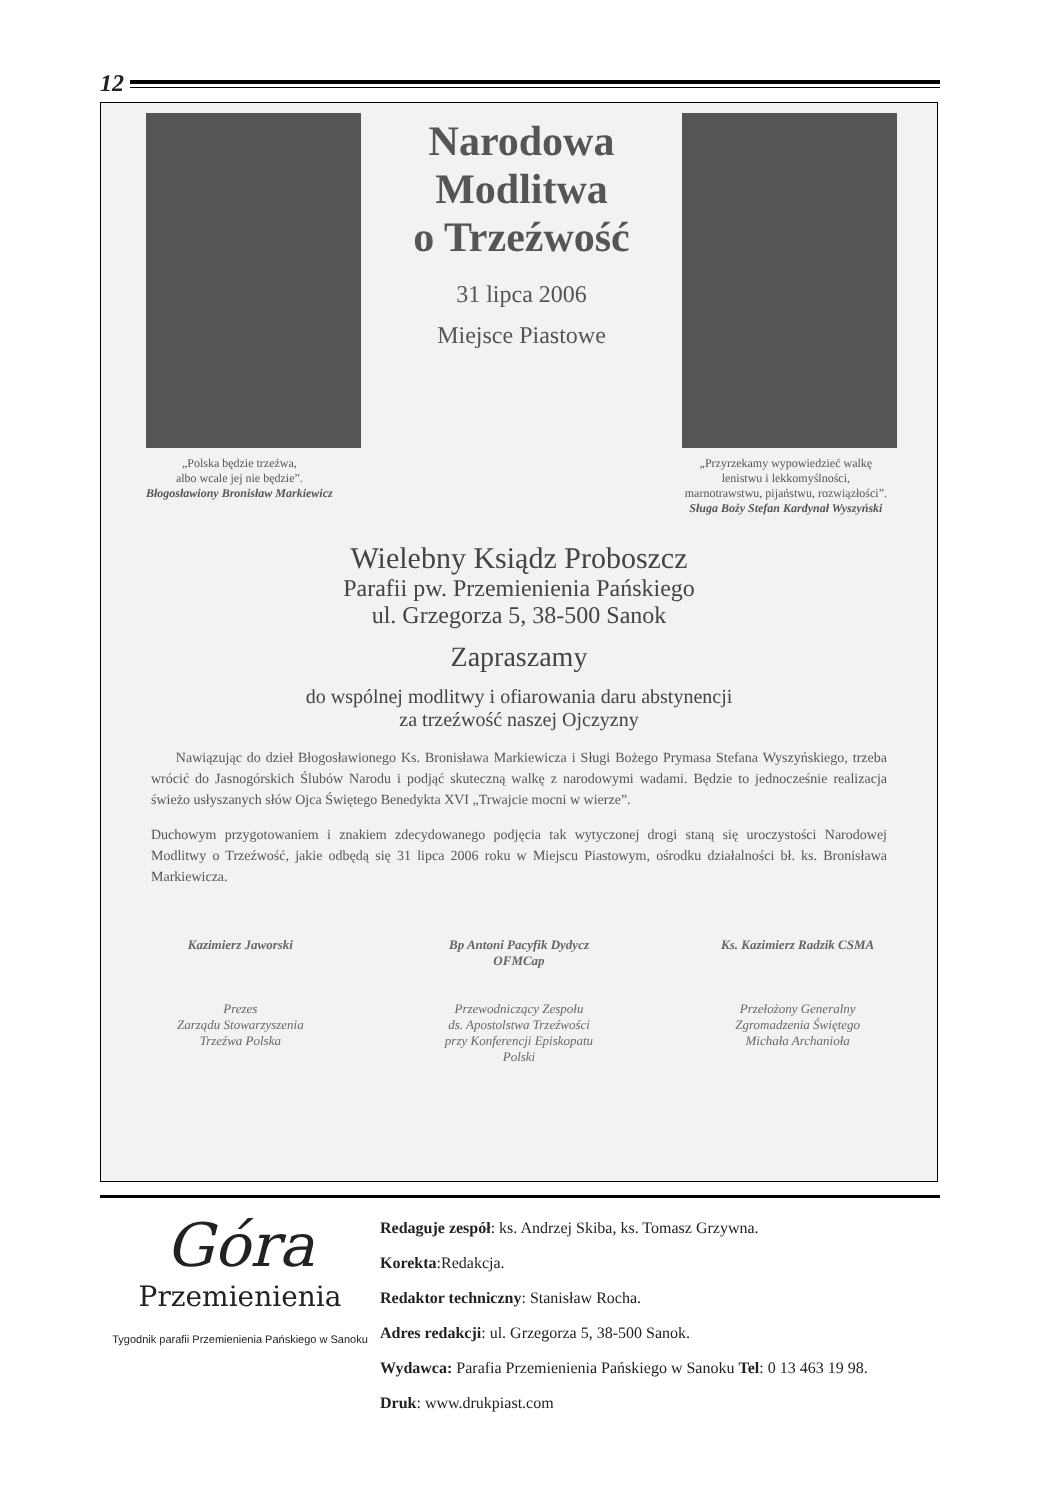12
Narodowa
Modlitwa
o Trzeźwość
31 lipca 2006
Miejsce Piastowe
„Polska będzie trzeźwa,
albo wcale jej nie będzie”.
Błogosławiony Bronisław Markiewicz
„Przyrzekamy wypowiedzieć walkę
lenistwu i lekkomyślności,
marnotrawstwu, pijaństwu, rozwiązłości”.
Sługa Boży Stefan Kardynał Wyszyński
Wielebny Ksiądz Proboszcz
Parafii pw. Przemienienia Pańskiego
ul. Grzegorza 5, 38-500 Sanok
Zapraszamy
do wspólnej modlitwy i ofiarowania daru abstynencji
za trzeźwość naszej Ojczyzny
Nawiązując do dzieł Błogosławionego Ks. Bronisława Markiewicza i Sługi Bożego Prymasa Stefana Wyszyńskiego, trzeba wrócić do Jasnogórskich Ślubów Narodu i podjąć skuteczną walkę z narodowymi wadami. Będzie to jednocześnie realizacja świeżo usłyszanych słów Ojca Świętego Benedykta XVI „Trwajcie mocni w wierze”.
Duchowym przygotowaniem i znakiem zdecydowanego podjęcia tak wytyczonej drogi staną się uroczystości Narodowej Modlitwy o Trzeźwość, jakie odbędą się 31 lipca 2006 roku w Miejscu Piastowym, ośrodku działalności bł. ks. Bronisława Markiewicza.
Kazimierz Jaworski
Prezes
Zarządu Stowarzyszenia
Trzeźwa Polska
Bp Antoni Pacyfik Dydycz
OFMCap
Przewodniczący Zespołu
ds. Apostolstwa Trzeźwości
przy Konferencji Episkopatu
Polski
Ks. Kazimierz Radzik CSMA
Przełożony Generalny
Zgromadzenia Świętego
Michała Archanioła
Góra
Przemienienia
Tygodnik parafii Przemienienia Pańskiego w Sanoku
Redaguje zespół: ks. Andrzej Skiba, ks. Tomasz Grzywna.
Korekta:Redakcja.
Redaktor techniczny: Stanisław Rocha.
Adres redakcji: ul. Grzegorza 5, 38-500 Sanok.
Wydawca: Parafia Przemienienia Pańskiego w Sanoku Tel: 0 13 463 19 98.
Druk: www.drukpiast.com